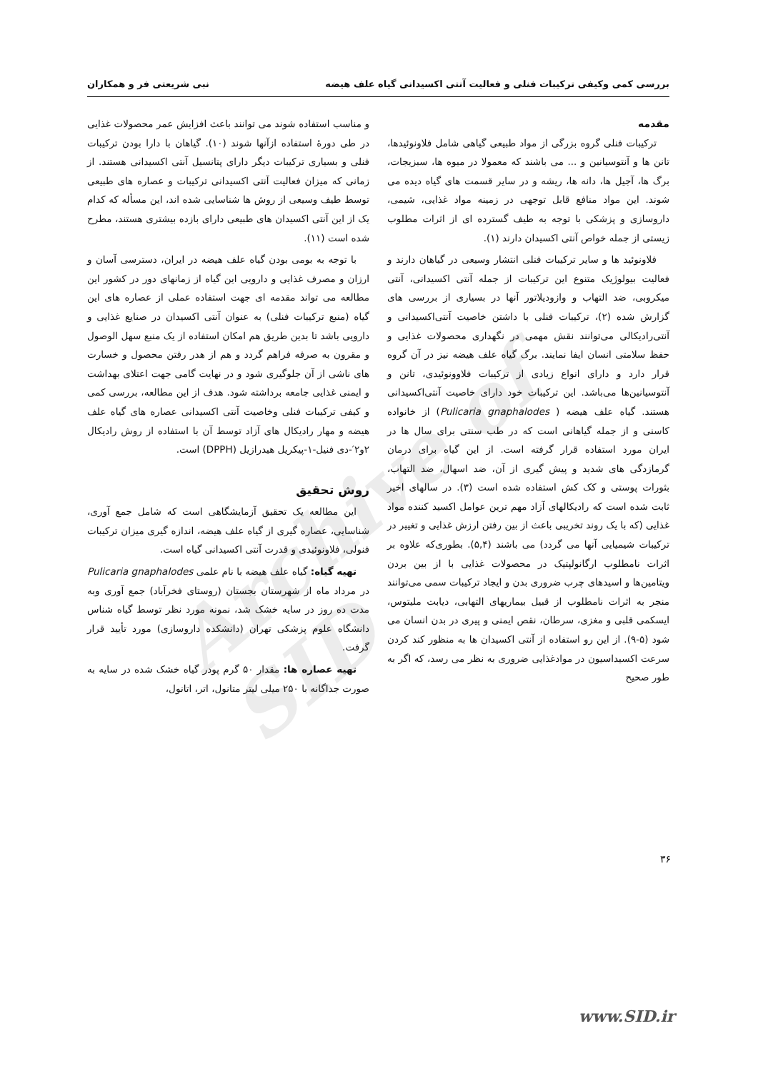Archive of SID
بررسی کمی وکیفی ترکیبات فنلی و فعالیت آنتی اکسیدانی گیاه علف هیضه نبی شریعتی فر و همکاران
مقدمه
ترکیبات فنلی گروه بزرگی از مواد طبیعی گیاهی شامل فلاونوئیدها، تانن ها و آنتوسیانین و ... می باشند که معمولا در میوه ها، سبزیجات، برگ ها، آجیل ها، دانه ها، ریشه و در سایر قسمت های گیاه دیده می شوند. این مواد منافع قابل توجهی در زمینه مواد غذایی، شیمی، داروسازی و پزشکی با توجه به طیف گسترده ای از اثرات مطلوب زیستی از جمله خواص آنتی اکسیدان دارند (۱).
فلاونوئید ها و سایر ترکیبات فنلی انتشار وسیعی در گیاهان دارند و فعالیت بیولوژیک متنوع این ترکیبات از جمله آنتی اکسیدانی، آنتی میکروبی، ضد التهاب و وازودیلاتور آنها در بسیاری از بررسی های گزارش شده (۲)، ترکیبات فنلی با داشتن خاصیت آنتی‌اکسیدانی و آنتی‌رادیکالی می‌توانند نقش مهمی در نگهداری محصولات غذایی و حفظ سلامتی انسان ایفا نمایند. برگ گیاه علف هیضه نیز در آن گروه قرار دارد و دارای انواع زیادی از ترکیبات فلاوونوئیدی، تانن و آنتوسیانین‌ها می‌باشد. این ترکیبات خود دارای خاصیت آنتی‌اکسیدانی هستند. گیاه علف هیضه ( Pulicaria gnaphalodes) از خانواده کاسنی و از جمله گیاهانی است که در طب سنتی برای سال ها در ایران مورد استفاده قرار گرفته است. از این گیاه برای درمان گرمازدگی های شدید و پیش گیری از آن، ضد اسهال، ضد التهاب، بثورات پوستی و کک کش استفاده شده است (۳). در سالهای اخیر ثابت شده است که رادیکالهای آزاد مهم ترین عوامل اکسید کننده مواد غذایی (که با یک روند تخریبی باعث از بین رفتن ارزش غذایی و تغییر در ترکیبات شیمیایی آنها می گردد) می باشند (۵,۴). بطوری‌که علاوه بر اثرات نامطلوب ارگانولپتیک در محصولات غذایی با از بین بردن ویتامین‌ها و اسیدهای چرب ضروری بدن و ایجاد ترکیبات سمی می‌توانند منجر به اثرات نامطلوب از قبیل بیماریهای التهابی، دیابت ملیتوس، ایسکمی قلبی و مغزی، سرطان، نقص ایمنی و پیری در بدن انسان می شود (۵-۹). از این رو استفاده از آنتی اکسیدان ها به منظور کند کردن سرعت اکسیداسیون در موادغذایی ضروری به نظر می رسد، که اگر به طور صحیح
و مناسب استفاده شوند می توانند باعث افزایش عمر محصولات غذایی در طی دورهٔ استفاده ازآنها شوند (۱۰). گیاهان با دارا بودن ترکیبات فنلی و بسیاری ترکیبات دیگر دارای پتانسیل آنتی اکسیدانی هستند. از زمانی که میزان فعالیت آنتی اکسیدانی ترکیبات و عصاره های طبیعی توسط طیف وسیعی از روش ها شناسایی شده اند، این مسأله که کدام یک از این آنتی اکسیدان های طبیعی دارای بازده بیشتری هستند، مطرح شده است (۱۱).
با توجه به بومی بودن گیاه علف هیضه در ایران، دسترسی آسان و ارزان و مصرف غذایی و دارویی این گیاه از زمانهای دور در کشور این مطالعه می تواند مقدمه ای جهت استفاده عملی از عصاره های این گیاه (منبع ترکیبات فنلی) به عنوان آنتی اکسیدان در صنایع غذایی و دارویی باشد تا بدین طریق هم امکان استفاده از یک منبع سهل الوصول و مقرون به صرفه فراهم گردد و هم از هدر رفتن محصول و خسارت های ناشی از آن جلوگیری شود و در نهایت گامی جهت اعتلای بهداشت و ایمنی غذایی جامعه برداشته شود. هدف از این مطالعه، بررسی کمی و کیفی ترکیبات فنلی وخاصیت آنتی اکسیدانی عصاره های گیاه علف هیضه و مهار رادیکال های آزاد توسط آن با استفاده از روش رادیکال ۲و۲′-دی فنیل-۱-پیکریل هیدرازیل (DPPH) است.
روش تحقیق
این مطالعه یک تحقیق آزمایشگاهی است که شامل جمع آوری، شناسایی، عصاره گیری از گیاه علف هیضه، اندازه گیری میزان ترکیبات فنولی، فلاونوئیدی و قدرت آنتی اکسیدانی گیاه است.
تهیه گیاه: گیاه علف هیضه با نام علمی Pulicaria gnaphalodes در مرداد ماه از شهرستان بجستان (روستای فخرآباد) جمع آوری وبه مدت ده روز در سایه خشک شد، نمونه مورد نظر توسط گیاه شناس دانشگاه علوم پزشکی تهران (دانشکده داروسازی) مورد تأیید قرار گرفت.
تهیه عصاره ها: مقدار ۵۰ گرم پودر گیاه خشک شده در سایه به صورت جداگانه با ۲۵۰ میلی لیتر متانول، اتر، اتانول،
۳۶
www.SID.ir